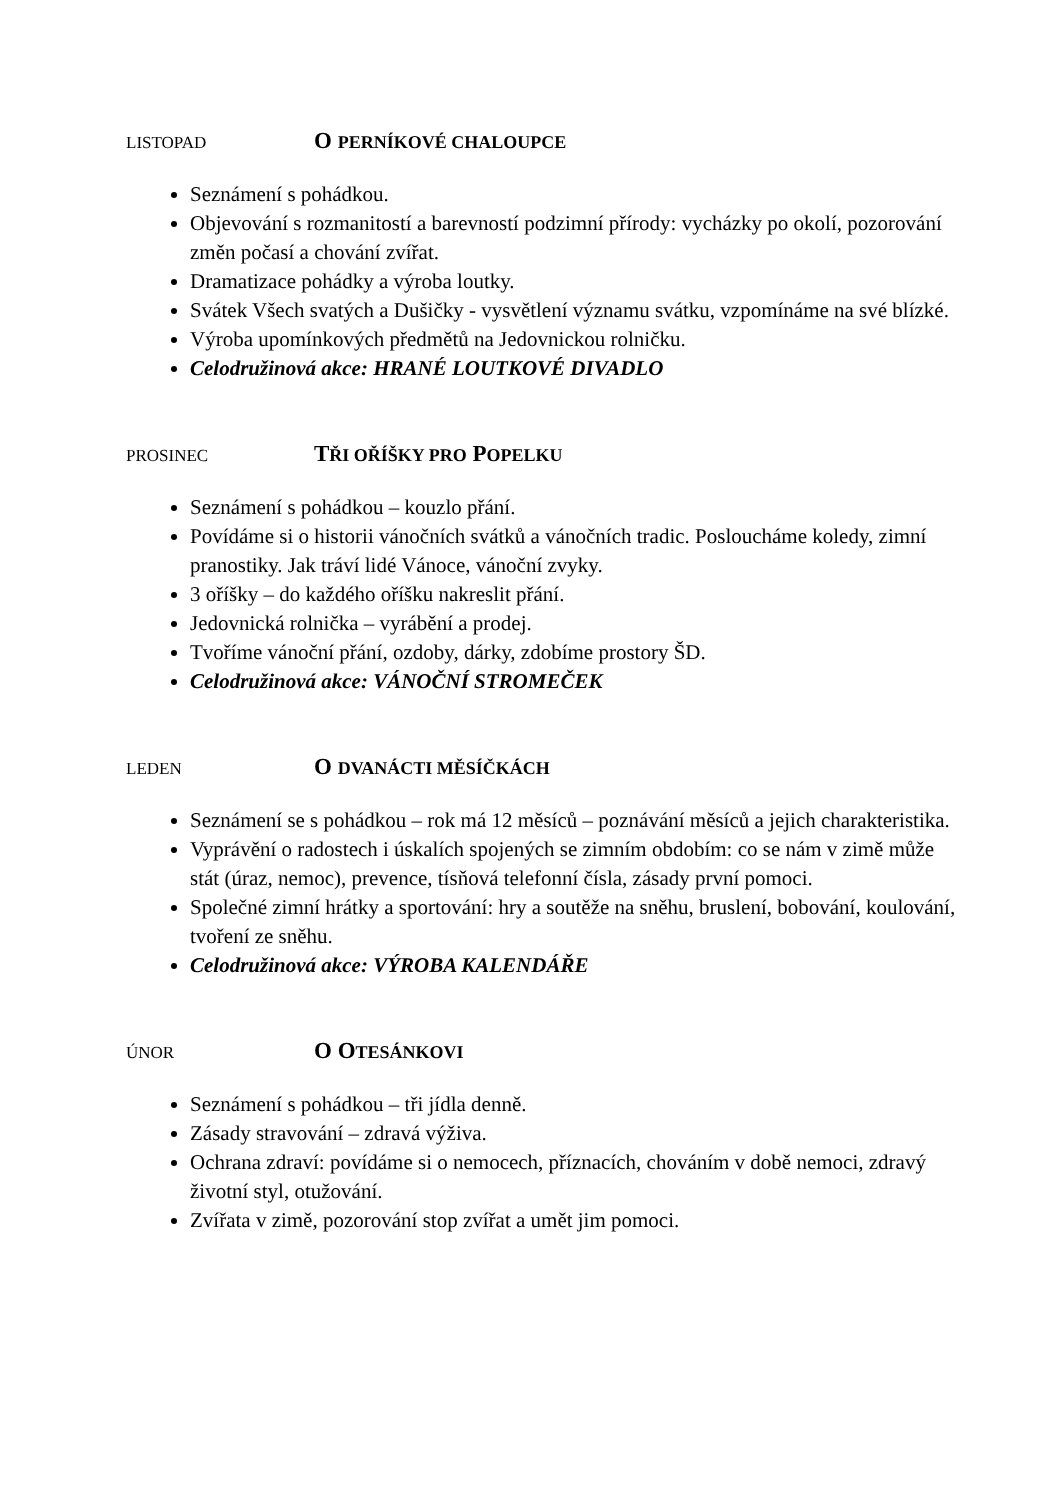LISTOPAD
O PERNÍKOVÉ CHALOUPCE
Seznámení s pohádkou.
Objevování s rozmanitostí a barevností podzimní přírody: vycházky po okolí, pozorování změn počasí a chování zvířat.
Dramatizace pohádky a výroba loutky.
Svátek Všech svatých a Dušičky - vysvětlení významu svátku, vzpomínáme na své blízké.
Výroba upomínkových předmětů na Jedovnickou rolničku.
Celodružinová akce: HRANÉ LOUTKOVÉ DIVADLO
PROSINEC
TŘI OŘÍŠKY PRO POPELKU
Seznámení s pohádkou – kouzlo přání.
Povídáme si o historii vánočních svátků a vánočních tradic. Posloucháme koledy, zimní pranostiky. Jak tráví lidé Vánoce, vánoční zvyky.
3 oříšky – do každého oříšku nakreslit přání.
Jedovnická rolnička – vyrábění a prodej.
Tvoříme vánoční přání, ozdoby, dárky, zdobíme prostory ŠD.
Celodružinová akce: VÁNOČNÍ STROMEČEK
LEDEN
O DVANÁCTI MĚSÍČKÁCH
Seznámení se s pohádkou – rok má 12 měsíců – poznávání měsíců a jejich charakteristika.
Vyprávění o radostech i úskalích spojených se zimním obdobím: co se nám v zimě může stát (úraz, nemoc), prevence, tísňová telefonní čísla, zásady první pomoci.
Společné zimní hrátky a sportování: hry a soutěže na sněhu, bruslení, bobování, koulování, tvoření ze sněhu.
Celodružinová akce: VÝROBA KALENDÁŘE
ÚNOR
O OTESÁNKOVI
Seznámení s pohádkou – tři jídla denně.
Zásady stravování – zdravá výživa.
Ochrana zdraví: povídáme si o nemocech, příznacích, chováním v době nemoci, zdravý životní styl, otužování.
Zvířata v zimě, pozorování stop zvířat a umět jim pomoci.